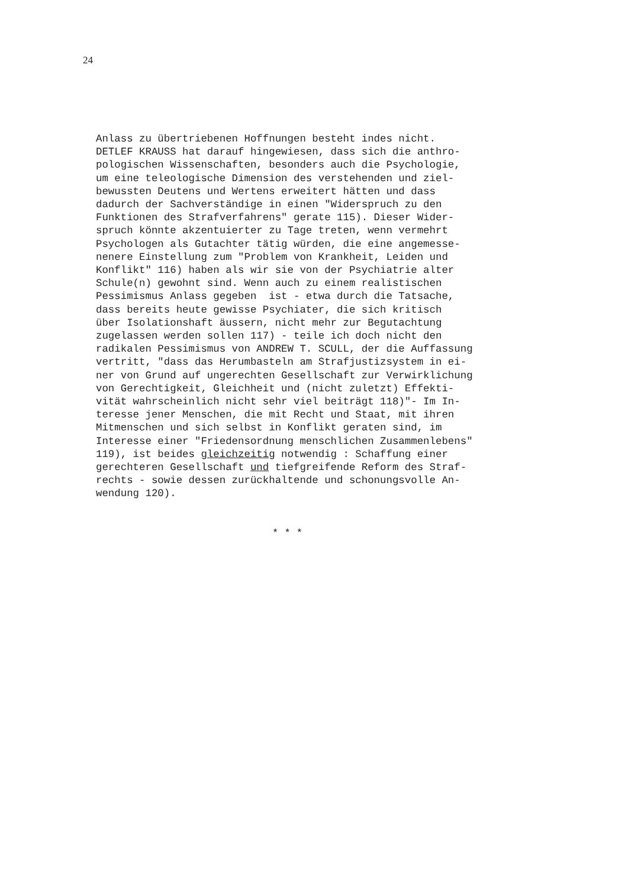24
Anlass zu übertriebenen Hoffnungen besteht indes nicht. DETLEF KRAUSS hat darauf hingewiesen, dass sich die anthro- pologischen Wissenschaften, besonders auch die Psychologie, um eine teleologische Dimension des verstehenden und ziel- bewussten Deutens und Wertens erweitert hätten und dass dadurch der Sachverständige in einen "Widerspruch zu den Funktionen des Strafverfahrens" gerate 115). Dieser Wider- spruch könnte akzentuierter zu Tage treten, wenn vermehrt Psychologen als Gutachter tätig würden, die eine angemesse- nenere Einstellung zum "Problem von Krankheit, Leiden und Konflikt" 116) haben als wir sie von der Psychiatrie alter Schule(n) gewohnt sind. Wenn auch zu einem realistischen Pessimismus Anlass gegeben ist - etwa durch die Tatsache, dass bereits heute gewisse Psychiater, die sich kritisch über Isolationshaft äussern, nicht mehr zur Begutachtung zugelassen werden sollen 117) - teile ich doch nicht den radikalen Pessimismus von ANDREW T. SCULL, der die Auffassung vertritt, "dass das Herumbasteln am Strafjustizsystem in ei- ner von Grund auf ungerechten Gesellschaft zur Verwirklichung von Gerechtigkeit, Gleichheit und (nicht zuletzt) Effekti- vität wahrscheinlich nicht sehr viel beiträgt 118)"- Im In- teresse jener Menschen, die mit Recht und Staat, mit ihren Mitmenschen und sich selbst in Konflikt geraten sind, im Interesse einer "Friedensordnung menschlichen Zusammenlebens" 119), ist beides gleichzeitig notwendig : Schaffung einer gerechteren Gesellschaft und tiefgreifende Reform des Straf- rechts - sowie dessen zurückhaltende und schonungsvolle An- wendung 120).
* * *